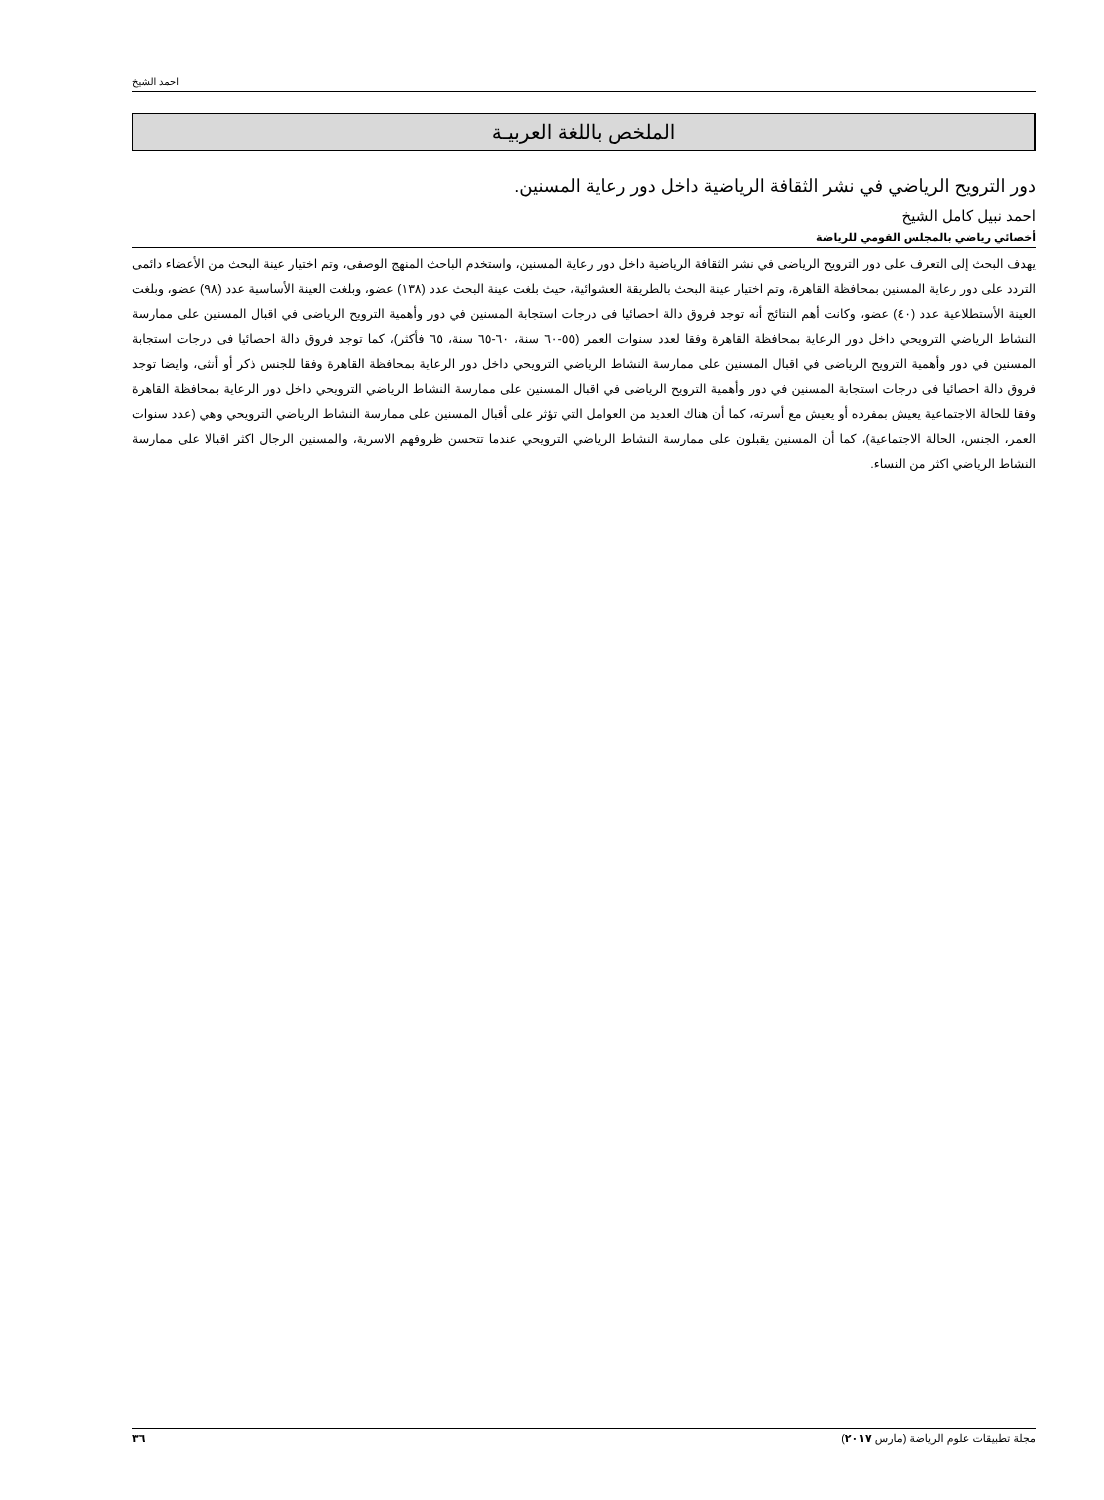احمد الشيخ
الملخص باللغة العربيـة
دور الترويح الرياضي في نشر الثقافة الرياضية داخل دور رعاية المسنين.
احمد نبيل كامل الشيخ
أخصائي رياضي بالمجلس القومي للرياضة
يهدف البحث إلى التعرف على دور الترويح الرياضى في نشر الثقافة الرياضية داخل دور رعاية المسنين، واستخدم الباحث المنهج الوصفى، وتم اختيار عينة البحث من الأعضاء دائمى التردد على دور رعاية المسنين بمحافظة القاهرة، وتم اختيار عينة البحث بالطريقة العشوائية، حيث بلغت عينة البحث عدد (١٣٨) عضو، وبلغت العينة الأساسية عدد (٩٨) عضو، وبلغت العينة الأستطلاعية عدد (٤٠) عضو، وكانت أهم النتائج أنه توجد فروق دالة احصائيا فى درجات استجابة المسنين في دور وأهمية الترويح الرياضى في اقبال المسنين على ممارسة النشاط الرياضي الترويحي داخل دور الرعاية بمحافظة القاهرة وفقا لعدد سنوات العمر (٥٥-٦٠ سنة، ٦٠-٦٥ سنة، ٦٥ فأكثر)، كما توجد فروق دالة احصائيا فى درجات استجابة المسنين في دور وأهمية الترويح الرياضى في اقبال المسنين على ممارسة النشاط الرياضي الترويحي داخل دور الرعاية بمحافظة القاهرة وفقا للجنس ذكر أو أنثى، وايضا توجد فروق دالة احصائيا فى درجات استجابة المسنين في دور وأهمية الترويح الرياضى في اقبال المسنين على ممارسة النشاط الرياضي الترويحي داخل دور الرعاية بمحافظة القاهرة وفقا للحالة الاجتماعية يعيش بمفرده أو يعيش مع أسرته، كما أن هناك العديد من العوامل التي تؤثر على أقبال المسنين على ممارسة النشاط الرياضي الترويحي وهي (عدد سنوات العمر، الجنس، الحالة الاجتماعية)، كما أن المسنين يقبلون على ممارسة النشاط الرياضي الترويحي عندما تتحسن ظروفهم الاسرية، والمسنين الرجال اكثر اقبالا على ممارسة النشاط الرياضي اكثر من النساء.
٣٦ مجلة تطبيقات علوم الرياضة (مارس ٢٠١٧)